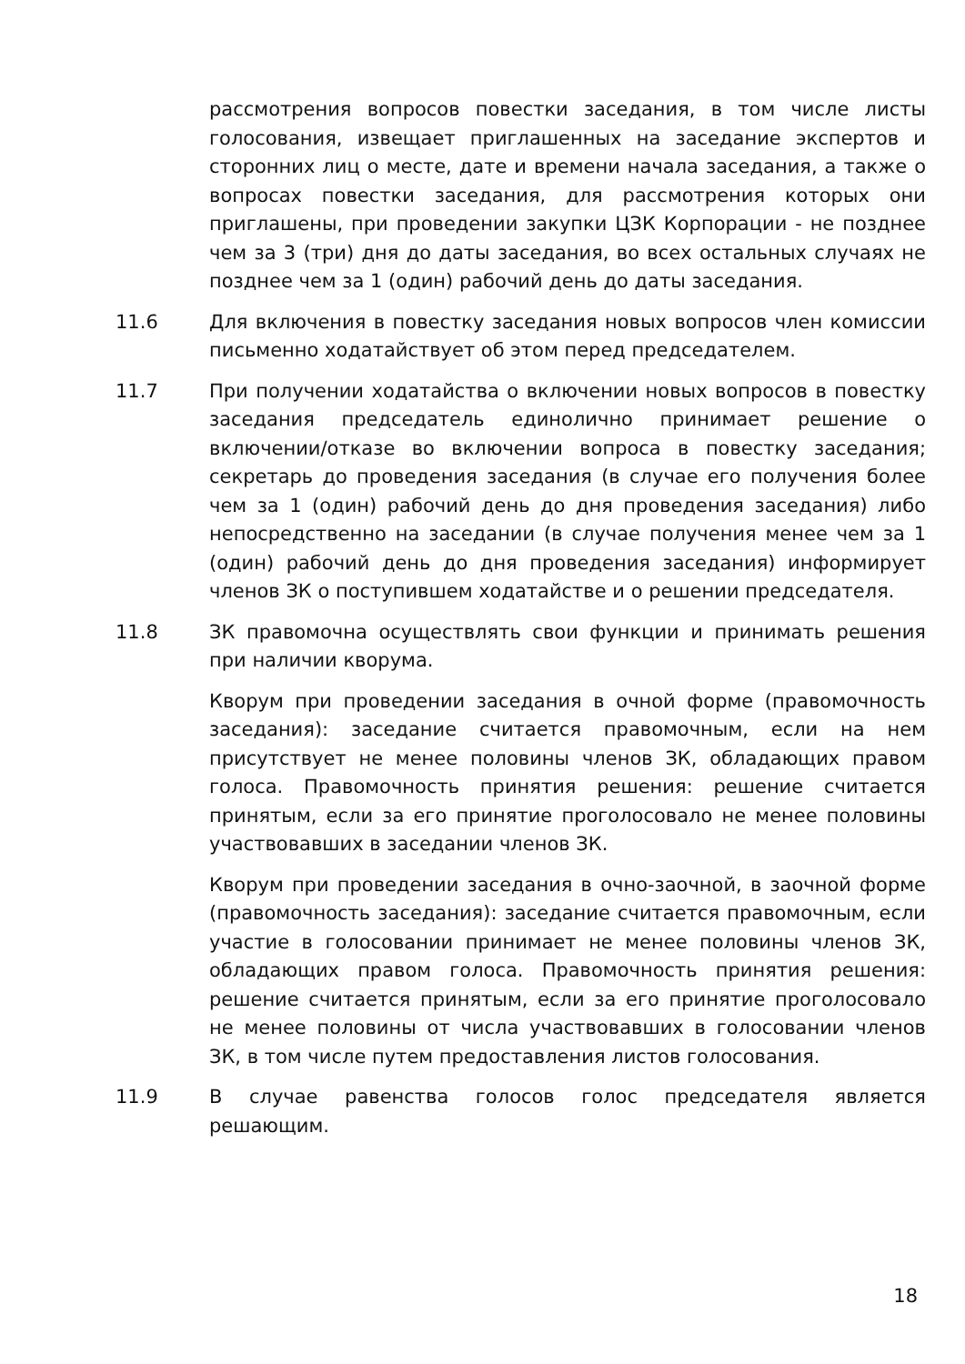рассмотрения вопросов повестки заседания, в том числе листы голосования, извещает приглашенных на заседание экспертов и сторонних лиц о месте, дате и времени начала заседания, а также о вопросах повестки заседания, для рассмотрения которых они приглашены, при проведении закупки ЦЗК Корпорации - не позднее чем за 3 (три) дня до даты заседания, во всех остальных случаях не позднее чем за 1 (один) рабочий день до даты заседания.
11.6 Для включения в повестку заседания новых вопросов член комиссии письменно ходатайствует об этом перед председателем.
11.7 При получении ходатайства о включении новых вопросов в повестку заседания председатель единолично принимает решение о включении/отказе во включении вопроса в повестку заседания; секретарь до проведения заседания (в случае его получения более чем за 1 (один) рабочий день до дня проведения заседания) либо непосредственно на заседании (в случае получения менее чем за 1 (один) рабочий день до дня проведения заседания) информирует членов ЗК о поступившем ходатайстве и о решении председателя.
11.8 ЗК правомочна осуществлять свои функции и принимать решения при наличии кворума.
Кворум при проведении заседания в очной форме (правомочность заседания): заседание считается правомочным, если на нем присутствует не менее половины членов ЗК, обладающих правом голоса. Правомочность принятия решения: решение считается принятым, если за его принятие проголосовало не менее половины участвовавших в заседании членов ЗК.
Кворум при проведении заседания в очно-заочной, в заочной форме (правомочность заседания): заседание считается правомочным, если участие в голосовании принимает не менее половины членов ЗК, обладающих правом голоса. Правомочность принятия решения: решение считается принятым, если за его принятие проголосовало не менее половины от числа участвовавших в голосовании членов ЗК, в том числе путем предоставления листов голосования.
11.9 В случае равенства голосов голос председателя является решающим.
18